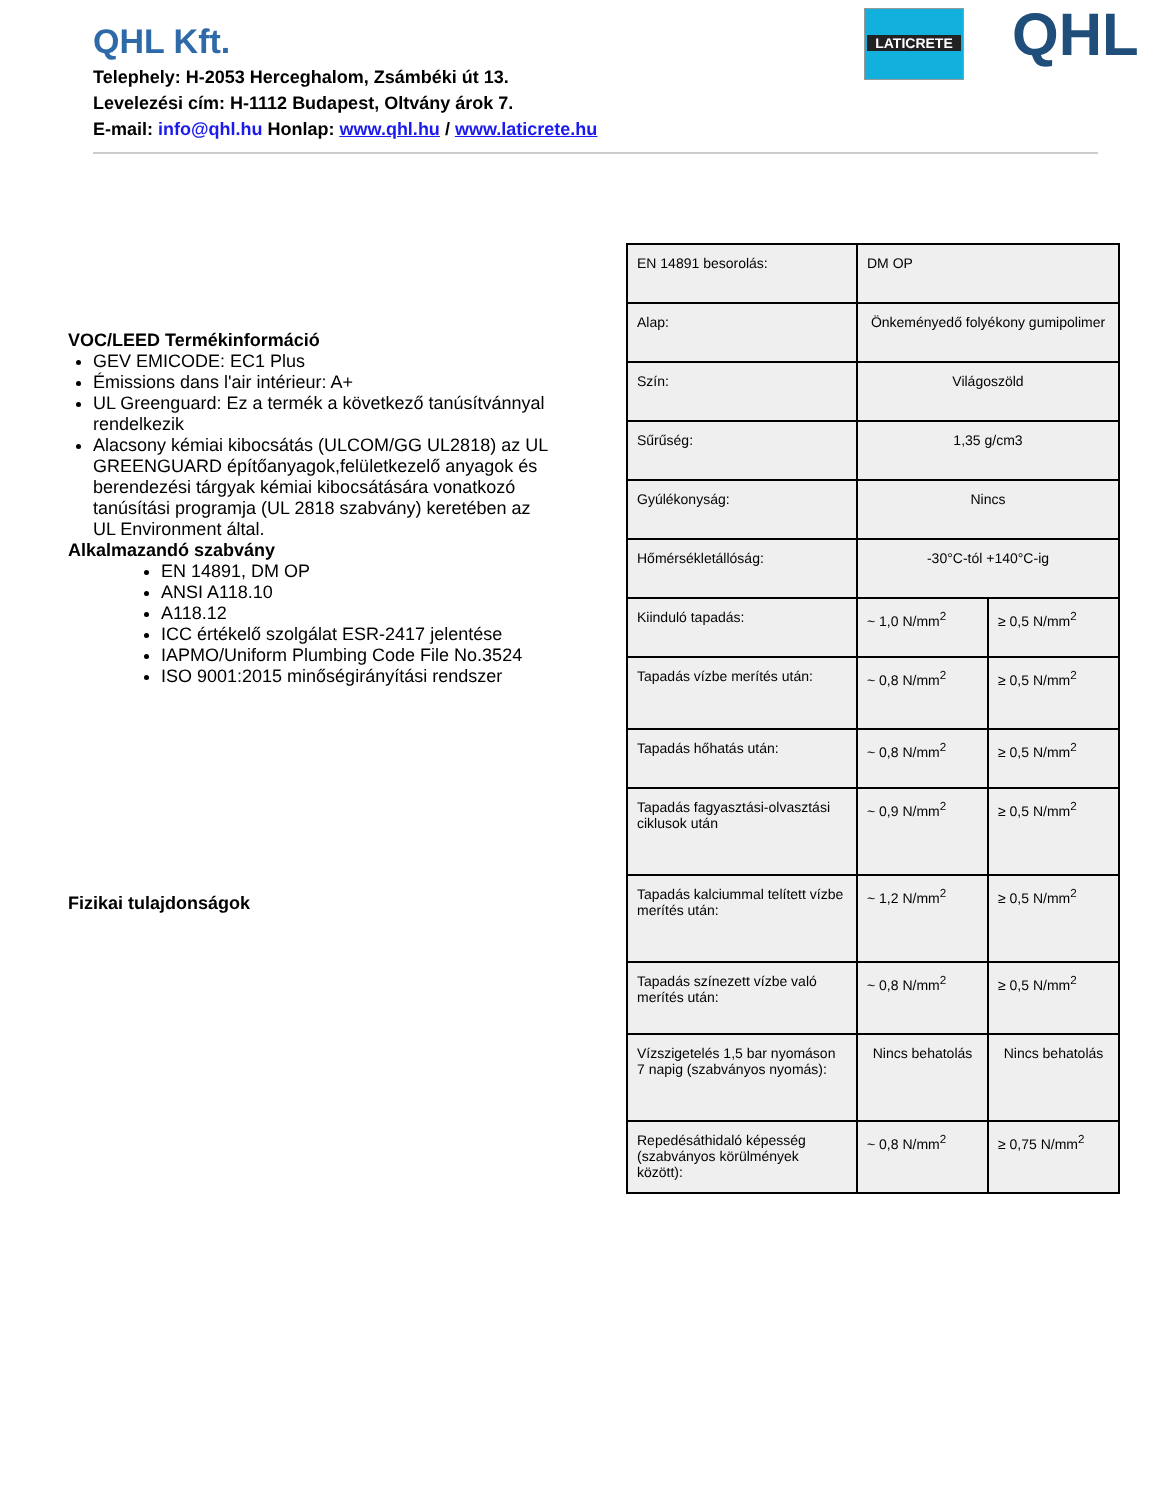QHL Kft.
Telephely: H-2053 Herceghalom, Zsámbéki út 13.
Levelezési cím: H-1112 Budapest, Oltvány árok 7.
E-mail: info@qhl.hu Honlap: www.qhl.hu / www.laticrete.hu
LATICRETE QHL
VOC/LEED Termékinformáció
GEV EMICODE: EC1 Plus
Émissions dans l'air intérieur: A+
UL Greenguard: Ez a termék a következő tanúsítvánnyal rendelkezik
Alacsony kémiai kibocsátás (ULCOM/GG UL2818) az UL GREENGUARD építőanyagok,felületkezelő anyagok és berendezési tárgyak kémiai kibocsátására vonatkozó tanúsítási programja (UL 2818 szabvány) keretében az UL Environment által.
Alkalmazandó szabvány
EN 14891, DM OP
ANSI A118.10
A118.12
ICC értékelő szolgálat ESR-2417 jelentése
IAPMO/Uniform Plumbing Code File No.3524
ISO 9001:2015 minőségirányítási rendszer
Fizikai tulajdonságok
| EN 14891 besorolás: | DM OP | |
| Alap: | Önkeményedő folyékony gumipolimer | |
| Szín: | Világoszöld | |
| Sűrűség: | 1,35 g/cm3 | |
| Gyúlékonyság: | Nincs | |
| Hőmérsékletállóság: | -30°C-tól +140°C-ig | |
| Kiinduló tapadás: | ~ 1,0 N/mm<sup>2</sup> | ≥ 0,5 N/mm<sup>2</sup> |
| Tapadás vízbe merítés után: | ~ 0,8 N/mm<sup>2</sup> | ≥ 0,5 N/mm<sup>2</sup> |
| Tapadás hőhatás után: | ~ 0,8 N/mm<sup>2</sup> | ≥ 0,5 N/mm<sup>2</sup> |
| Tapadás fagyasztási-olvasztási ciklusok után | ~ 0,9 N/mm<sup>2</sup> | ≥ 0,5 N/mm<sup>2</sup> |
| Tapadás kalciummal telített vízbe merítés után: | ~ 1,2 N/mm<sup>2</sup> | ≥ 0,5 N/mm<sup>2</sup> |
| Tapadás színezett vízbe való merítés után: | ~ 0,8 N/mm<sup>2</sup> | ≥ 0,5 N/mm<sup>2</sup> |
| Vízszigetelés 1,5 bar nyomáson 7 napig (szabványos nyomás): | Nincs behatolás | Nincs behatolás |
| Repedésáthidaló képesség (szabványos körülmények között): | ~ 0,8 N/mm<sup>2</sup> | ≥ 0,75 N/mm<sup>2</sup> |